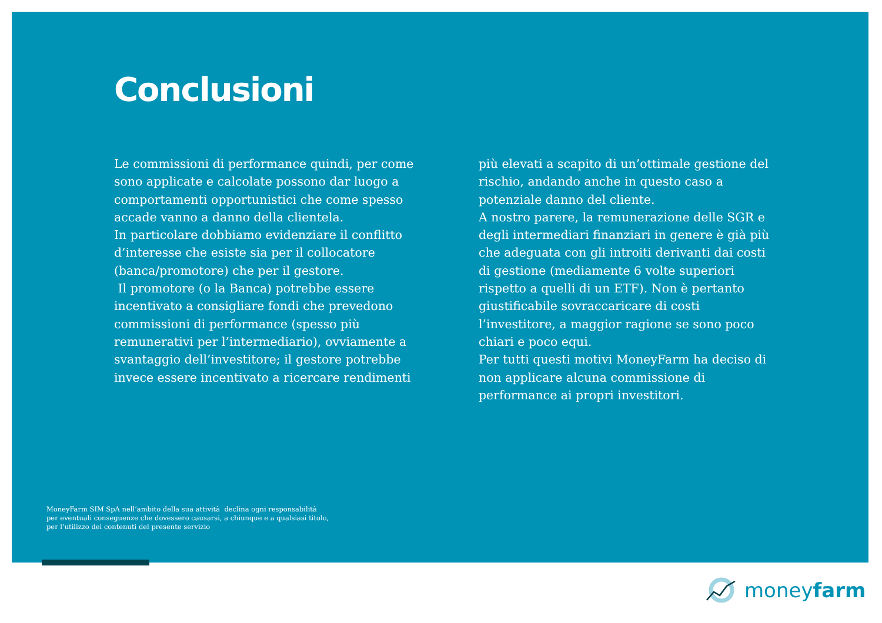Conclusioni
Le commissioni di performance quindi, per come sono applicate e calcolate possono dar luogo a comportamenti opportunistici che come spesso accade vanno a danno della clientela.
In particolare dobbiamo evidenziare il conflitto d’interesse che esiste sia per il collocatore (banca/promotore) che per il gestore.
Il promotore (o la Banca) potrebbe essere incentivato a consigliare fondi che prevedono commissioni di performance (spesso più remunerativi per l’intermediario), ovviamente a svantaggio dell’investitore; il gestore potrebbe invece essere incentivato a ricercare rendimenti
più elevati a scapito di un’ottimale gestione del rischio, andando anche in questo caso a potenziale danno del cliente.
A nostro parere, la remunerazione delle SGR e degli intermediari finanziari in genere è già più che adeguata con gli introiti derivanti dai costi di gestione (mediamente 6 volte superiori rispetto a quelli di un ETF). Non è pertanto giustificabile sovraccaricare di costi l’investitore, a maggior ragione se sono poco chiari e poco equi.
Per tutti questi motivi MoneyFarm ha deciso di non applicare alcuna commissione di performance ai propri investitori.
MoneyFarm SIM SpA nell’ambito della sua attività declina ogni responsabilità
per eventuali conseguenze che dovessero causarsi, a chiunque e a qualsiasi titolo,
per l’utilizzo dei contenuti del presente servizio
moneyfarm